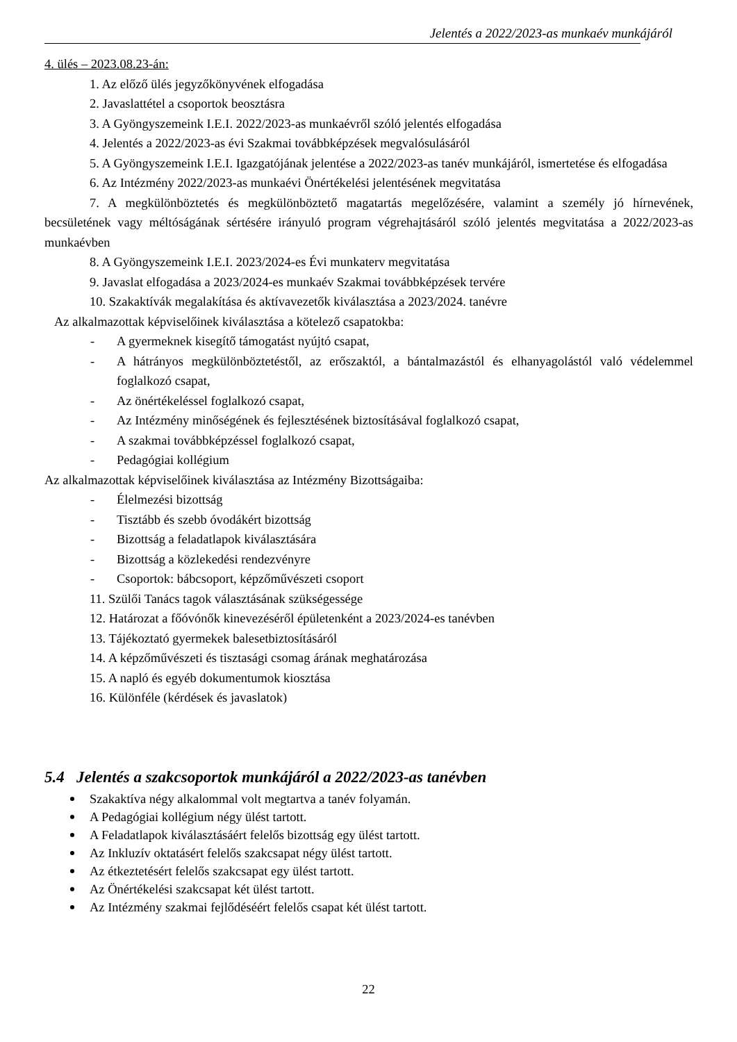Jelentés a 2022/2023-as munkaév munkájáról
4. ülés – 2023.08.23-án:
1. Az előző ülés jegyzőkönyvének elfogadása
2. Javaslattétel a csoportok beosztásra
3. A Gyöngyszemeink I.E.I. 2022/2023-as munkaévről szóló jelentés elfogadása
4. Jelentés a 2022/2023-as évi Szakmai továbbképzések megvalósulásáról
5. A Gyöngyszemeink I.E.I. Igazgatójának jelentése a 2022/2023-as tanév munkájáról, ismertetése és elfogadása
6. Az Intézmény 2022/2023-as munkaévi Önértékelési jelentésének megvitatása
7. A megkülönböztetés és megkülönböztető magatartás megelőzésére, valamint a személy jó hírnevének, becsületének vagy méltóságának sértésére irányuló program végrehajtásáról szóló jelentés megvitatása a 2022/2023-as munkaévben
8. A Gyöngyszemeink I.E.I. 2023/2024-es Évi munkaterv megvitatása
9. Javaslat elfogadása a 2023/2024-es munkaév Szakmai továbbképzések tervére
10. Szakaktívák megalakítása és aktívavezetők kiválasztása a 2023/2024. tanévre
Az alkalmazottak képviselőinek kiválasztása a kötelező csapatokba:
- A gyermeknek kisegítő támogatást nyújtó csapat,
- A hátrányos megkülönböztetéstől, az erőszaktól, a bántalmazástól és elhanyagolástól való védelemmel foglalkozó csapat,
- Az önértékeléssel foglalkozó csapat,
- Az Intézmény minőségének és fejlesztésének biztosításával foglalkozó csapat,
- A szakmai továbbképzéssel foglalkozó csapat,
- Pedagógiai kollégium
Az alkalmazottak képviselőinek kiválasztása az Intézmény Bizottságaiba:
- Élelmezési bizottság
- Tisztább és szebb óvodákért bizottság
- Bizottság a feladatlapok kiválasztására
- Bizottság a közlekedési rendezvényre
- Csoportok: bábcsoport, képzőművészeti csoport
11. Szülői Tanács tagok választásának szükségessége
12. Határozat a főóvónők kinevezéséről épületenként a 2023/2024-es tanévben
13. Tájékoztató gyermekek balesetbiztosításáról
14. A képzőművészeti és tisztasági csomag árának meghatározása
15. A napló és egyéb dokumentumok kiosztása
16. Különféle (kérdések és javaslatok)
5.4 Jelentés a szakcsoportok munkájáról a 2022/2023-as tanévben
Szakaktíva négy alkalommal volt megtartva a tanév folyamán.
A Pedagógiai kollégium négy ülést tartott.
A Feladatlapok kiválasztásáért felelős bizottság egy ülést tartott.
Az Inkluzív oktatásért felelős szakcsapat négy ülést tartott.
Az étkeztetésért felelős szakcsapat egy ülést tartott.
Az Önértékelési szakcsapat két ülést tartott.
Az Intézmény szakmai fejlődéséért felelős csapat két ülést tartott.
22